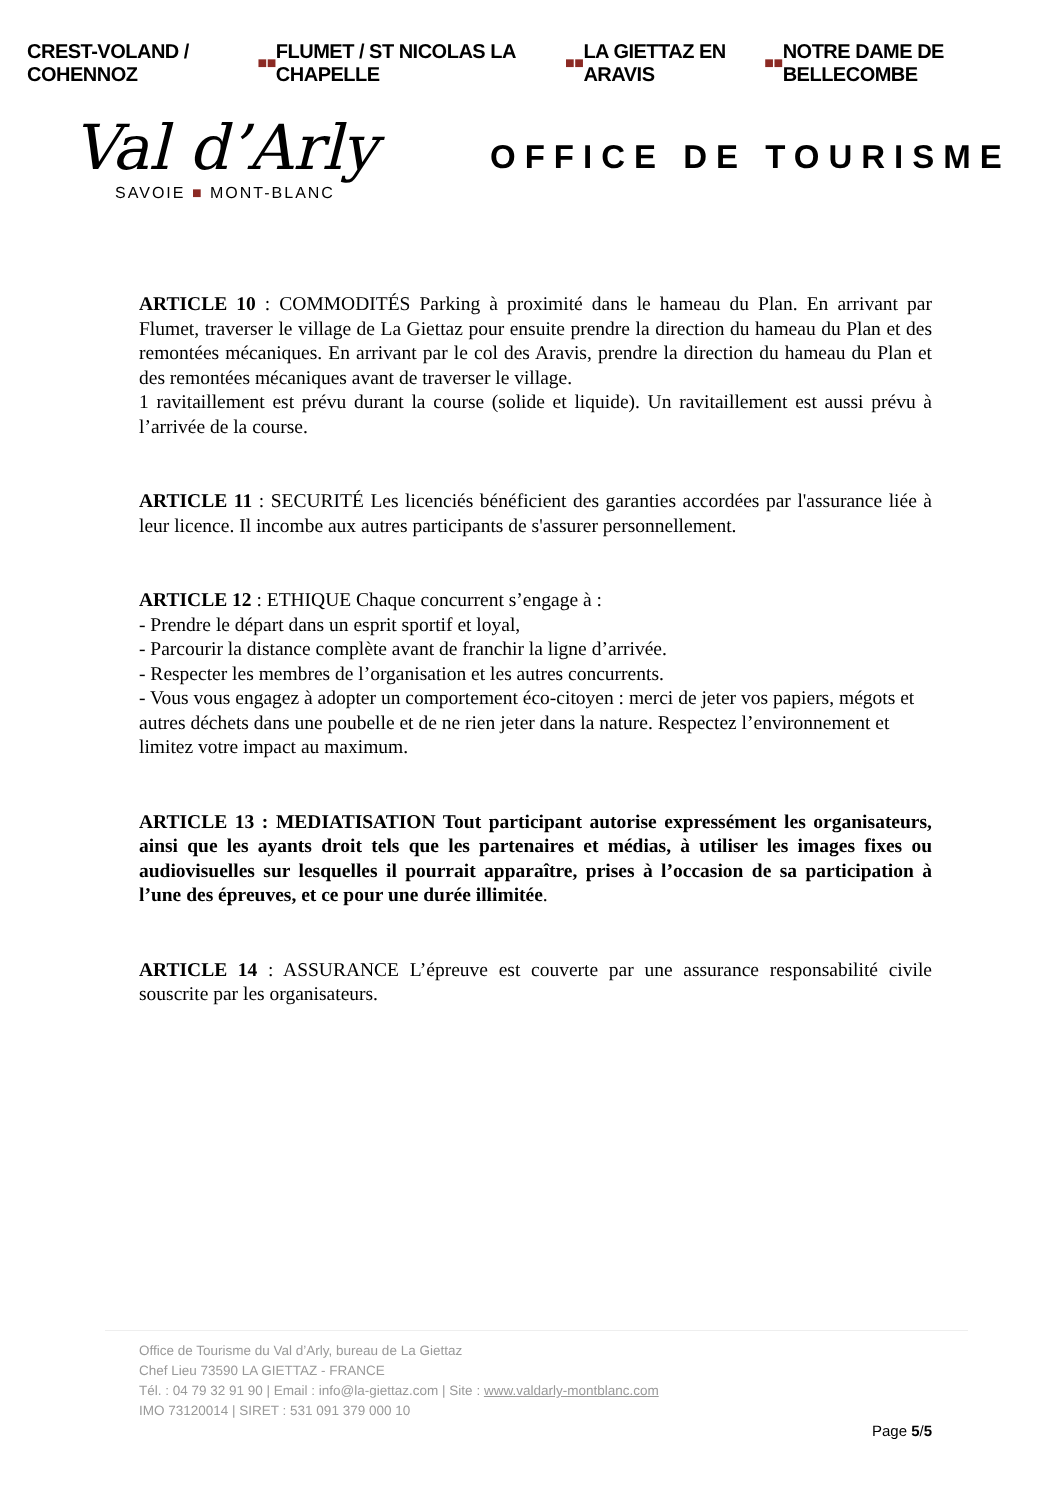CREST-VOLAND / COHENNOZ ■■ FLUMET / ST NICOLAS LA CHAPELLE ■■ LA GIETTAZ EN ARAVIS ■■ NOTRE DAME DE BELLECOMBE
Val d’Arly
SAVOIE ■ MONT-BLANC
OFFICE DE TOURISME
ARTICLE 10 : COMMODITÉS Parking à proximité dans le hameau du Plan. En arrivant par Flumet, traverser le village de La Giettaz pour ensuite prendre la direction du hameau du Plan et des remontées mécaniques. En arrivant par le col des Aravis, prendre la direction du hameau du Plan et des remontées mécaniques avant de traverser le village.
1 ravitaillement est prévu durant la course (solide et liquide). Un ravitaillement est aussi prévu à l’arrivée de la course.
ARTICLE 11 : SECURITÉ Les licenciés bénéficient des garanties accordées par l'assurance liée à leur licence. Il incombe aux autres participants de s'assurer personnellement.
ARTICLE 12 : ETHIQUE Chaque concurrent s’engage à :
- Prendre le départ dans un esprit sportif et loyal,
- Parcourir la distance complète avant de franchir la ligne d’arrivée.
- Respecter les membres de l’organisation et les autres concurrents.
- Vous vous engagez à adopter un comportement éco-citoyen : merci de jeter vos papiers, mégots et autres déchets dans une poubelle et de ne rien jeter dans la nature. Respectez l’environnement et limitez votre impact au maximum.
ARTICLE 13 : MEDIATISATION Tout participant autorise expressément les organisateurs, ainsi que les ayants droit tels que les partenaires et médias, à utiliser les images fixes ou audiovisuelles sur lesquelles il pourrait apparaître, prises à l’occasion de sa participation à l’une des épreuves, et ce pour une durée illimitée.
ARTICLE 14 : ASSURANCE L’épreuve est couverte par une assurance responsabilité civile souscrite par les organisateurs.
Office de Tourisme du Val d’Arly, bureau de La Giettaz
Chef Lieu 73590 LA GIETTAZ - FRANCE
Tél. : 04 79 32 91 90 | Email : info@la-giettaz.com | Site : www.valdarly-montblanc.com
IMO 73120014 | SIRET : 531 091 379 000 10
Page 5/5